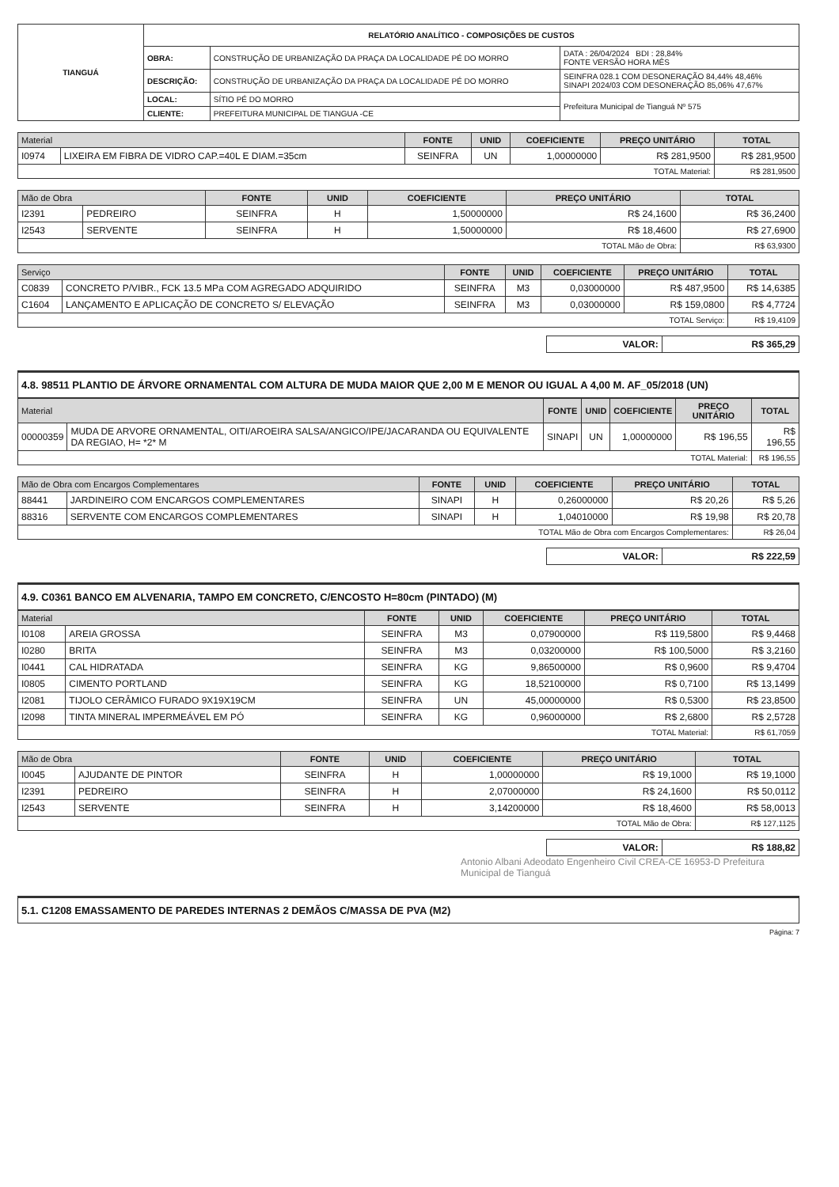| TIANGUÁ | RELATÓRIO ANALÍTICO - COMPOSIÇÕES DE CUSTOS | | |
| | OBRA: | CONSTRUÇÃO DE URBANIZAÇÃO DA PRAÇA DA LOCALIDADE PÉ DO MORRO | DATA : 26/04/2024 BDI : 28,84% FONTE VERSÃO HORA MÊS |
| | DESCRIÇÃO: | CONSTRUÇÃO DE URBANIZAÇÃO DA PRAÇA DA LOCALIDADE PÉ DO MORRO | SEINFRA 028.1 COM DESONERAÇÃO 84,44% 48,46% SINAPI 2024/03 COM DESONERAÇÃO 85,06% 47,67% |
| | LOCAL: | SÍTIO PÉ DO MORRO | Prefeitura Municipal de Tianguá Nº 575 |
| | CLIENTE: | PREFEITURA MUNICIPAL DE TIANGUA -CE | |
| Material | | FONTE | UNID | COEFICIENTE | PREÇO UNITÁRIO | TOTAL |
| --- | --- | --- | --- | --- | --- | --- |
| I0974 | LIXEIRA EM FIBRA DE VIDRO CAP.=40L E DIAM.=35cm | SEINFRA | UN | 1,00000000 | R$ 281,9500 | R$ 281,9500 |
| TOTAL Material: | | | | | | R$ 281,9500 |
| Mão de Obra | | FONTE | UNID | COEFICIENTE | PREÇO UNITÁRIO | TOTAL |
| --- | --- | --- | --- | --- | --- | --- |
| I2391 | PEDREIRO | SEINFRA | H | 1,50000000 | R$ 24,1600 | R$ 36,2400 |
| I2543 | SERVENTE | SEINFRA | H | 1,50000000 | R$ 18,4600 | R$ 27,6900 |
| TOTAL Mão de Obra: | | | | | | R$ 63,9300 |
| Serviço | | FONTE | UNID | COEFICIENTE | PREÇO UNITÁRIO | TOTAL |
| --- | --- | --- | --- | --- | --- | --- |
| C0839 | CONCRETO P/VIBR., FCK 13.5 MPa COM AGREGADO ADQUIRIDO | SEINFRA | M3 | 0,03000000 | R$ 487,9500 | R$ 14,6385 |
| C1604 | LANÇAMENTO E APLICAÇÃO DE CONCRETO S/ ELEVAÇÃO | SEINFRA | M3 | 0,03000000 | R$ 159,0800 | R$ 4,7724 |
| TOTAL Serviço: | | | | | | R$ 19,4109 |
| VALOR: | R$ 365,29 |
4.8. 98511 PLANTIO DE ÁRVORE ORNAMENTAL COM ALTURA DE MUDA MAIOR QUE 2,00 M E MENOR OU IGUAL A 4,00 M. AF_05/2018 (UN)
| Material | | FONTE | UNID | COEFICIENTE | PREÇO UNITÁRIO | TOTAL |
| --- | --- | --- | --- | --- | --- | --- |
| 00000359 | MUDA DE ARVORE ORNAMENTAL, OITI/AROEIRA SALSA/ANGICO/IPE/JACARANDA OU EQUIVALENTE DA REGIAO, H= *2* M | SINAPI | UN | 1,00000000 | R$ 196,55 | R$ 196,55 |
| TOTAL Material: | | | | | | R$ 196,55 |
| Mão de Obra com Encargos Complementares | | FONTE | UNID | COEFICIENTE | PREÇO UNITÁRIO | TOTAL |
| --- | --- | --- | --- | --- | --- | --- |
| 88441 | JARDINEIRO COM ENCARGOS COMPLEMENTARES | SINAPI | H | 0,26000000 | R$ 20,26 | R$ 5,26 |
| 88316 | SERVENTE COM ENCARGOS COMPLEMENTARES | SINAPI | H | 1,04010000 | R$ 19,98 | R$ 20,78 |
| TOTAL Mão de Obra com Encargos Complementares: | | | | | | R$ 26,04 |
| VALOR: | R$ 222,59 |
4.9. C0361 BANCO EM ALVENARIA, TAMPO EM CONCRETO, C/ENCOSTO H=80cm (PINTADO) (M)
| Material | | FONTE | UNID | COEFICIENTE | PREÇO UNITÁRIO | TOTAL |
| --- | --- | --- | --- | --- | --- | --- |
| I0108 | AREIA GROSSA | SEINFRA | M3 | 0,07900000 | R$ 119,5800 | R$ 9,4468 |
| I0280 | BRITA | SEINFRA | M3 | 0,03200000 | R$ 100,5000 | R$ 3,2160 |
| I0441 | CAL HIDRATADA | SEINFRA | KG | 9,86500000 | R$ 0,9600 | R$ 9,4704 |
| I0805 | CIMENTO PORTLAND | SEINFRA | KG | 18,52100000 | R$ 0,7100 | R$ 13,1499 |
| I2081 | TIJOLO CERÂMICO FURADO 9X19X19CM | SEINFRA | UN | 45,00000000 | R$ 0,5300 | R$ 23,8500 |
| I2098 | TINTA MINERAL IMPERMEÁVEL EM PÓ | SEINFRA | KG | 0,96000000 | R$ 2,6800 | R$ 2,5728 |
| TOTAL Material: | | | | | | R$ 61,7059 |
| Mão de Obra | | FONTE | UNID | COEFICIENTE | PREÇO UNITÁRIO | TOTAL |
| --- | --- | --- | --- | --- | --- | --- |
| I0045 | AJUDANTE DE PINTOR | SEINFRA | H | 1,00000000 | R$ 19,1000 | R$ 19,1000 |
| I2391 | PEDREIRO | SEINFRA | H | 2,07000000 | R$ 24,1600 | R$ 50,0112 |
| I2543 | SERVENTE | SEINFRA | H | 3,14200000 | R$ 18,4600 | R$ 58,0013 |
| TOTAL Mão de Obra: | | | | | | R$ 127,1125 |
| VALOR: | R$ 188,82 |
Antonio Albani Adeodato Engenheiro Civil CREA-CE 16953-D Prefeitura Municipal de Tianguá
5.1. C1208 EMASSAMENTO DE PAREDES INTERNAS 2 DEMÃOS C/MASSA DE PVA (M2)
Página: 7